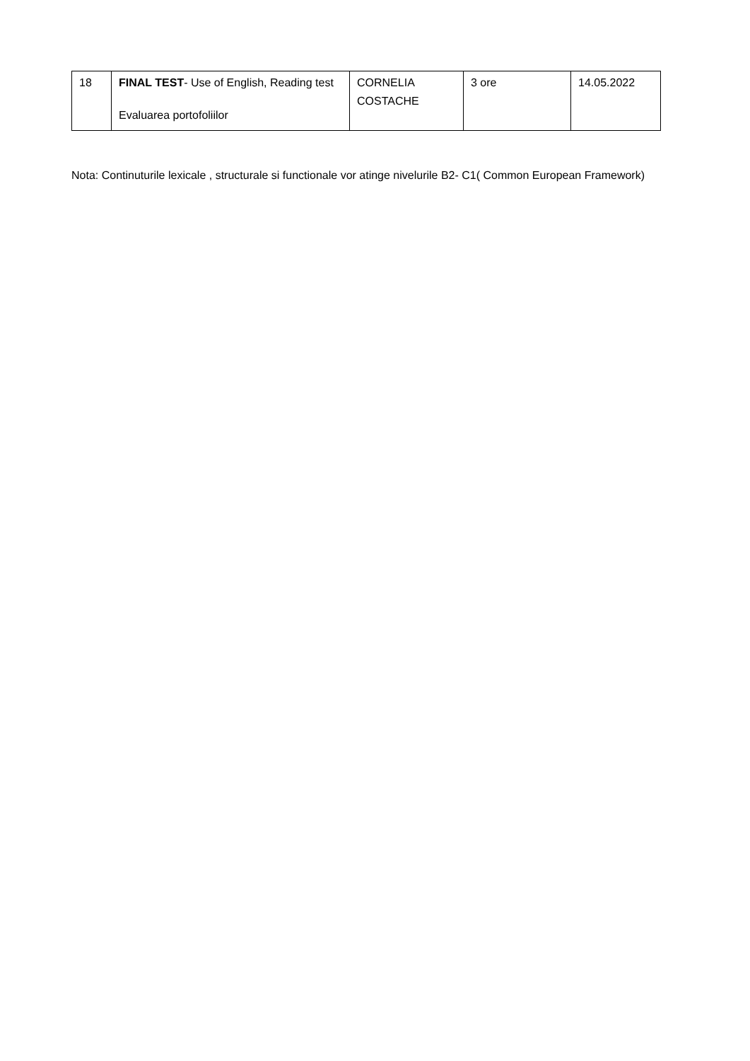| 18 | FINAL TEST - Use of English, Reading test Evaluarea portofoliilor | CORNELIA COSTACHE | 3 ore | 14.05.2022 |
Nota: Continuturile lexicale , structurale si functionale vor atinge nivelurile B2- C1( Common European Framework)